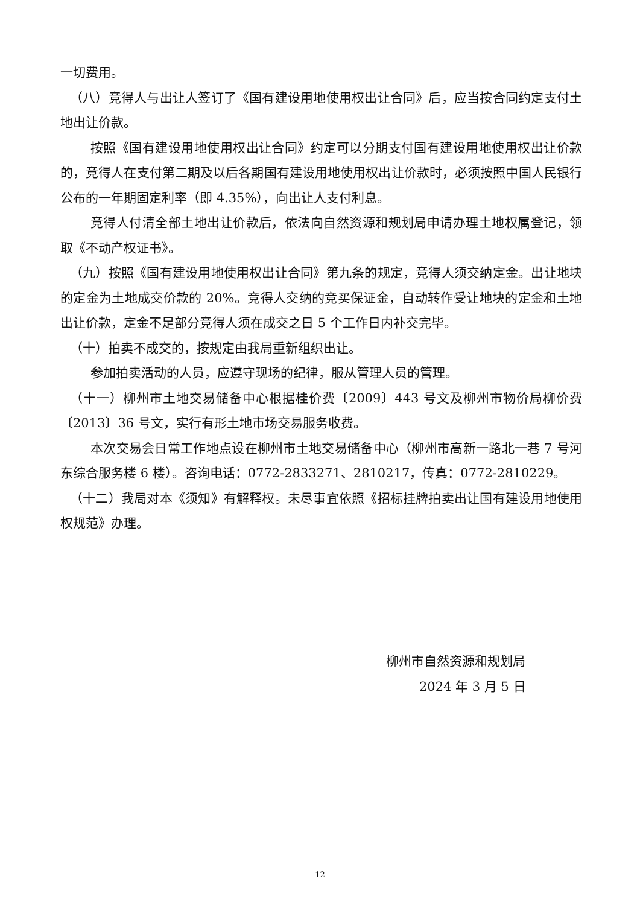一切费用。
（八）竞得人与出让人签订了《国有建设用地使用权出让合同》后，应当按合同约定支付土地出让价款。
按照《国有建设用地使用权出让合同》约定可以分期支付国有建设用地使用权出让价款的，竞得人在支付第二期及以后各期国有建设用地使用权出让价款时，必须按照中国人民银行公布的一年期固定利率（即 4.35%），向出让人支付利息。
竞得人付清全部土地出让价款后，依法向自然资源和规划局申请办理土地权属登记，领取《不动产权证书》。
（九）按照《国有建设用地使用权出让合同》第九条的规定，竞得人须交纳定金。出让地块的定金为土地成交价款的 20%。竞得人交纳的竞买保证金，自动转作受让地块的定金和土地出让价款，定金不足部分竞得人须在成交之日 5 个工作日内补交完毕。
（十）拍卖不成交的，按规定由我局重新组织出让。
参加拍卖活动的人员，应遵守现场的纪律，服从管理人员的管理。
（十一）柳州市土地交易储备中心根据桂价费〔2009〕443 号文及柳州市物价局柳价费〔2013〕36 号文，实行有形土地市场交易服务收费。
本次交易会日常工作地点设在柳州市土地交易储备中心（柳州市高新一路北一巷 7 号河东综合服务楼 6 楼）。咨询电话：0772-2833271、2810217，传真：0772-2810229。
（十二）我局对本《须知》有解释权。未尽事宜依照《招标挂牌拍卖出让国有建设用地使用权规范》办理。
柳州市自然资源和规划局
2024 年 3 月 5 日
12